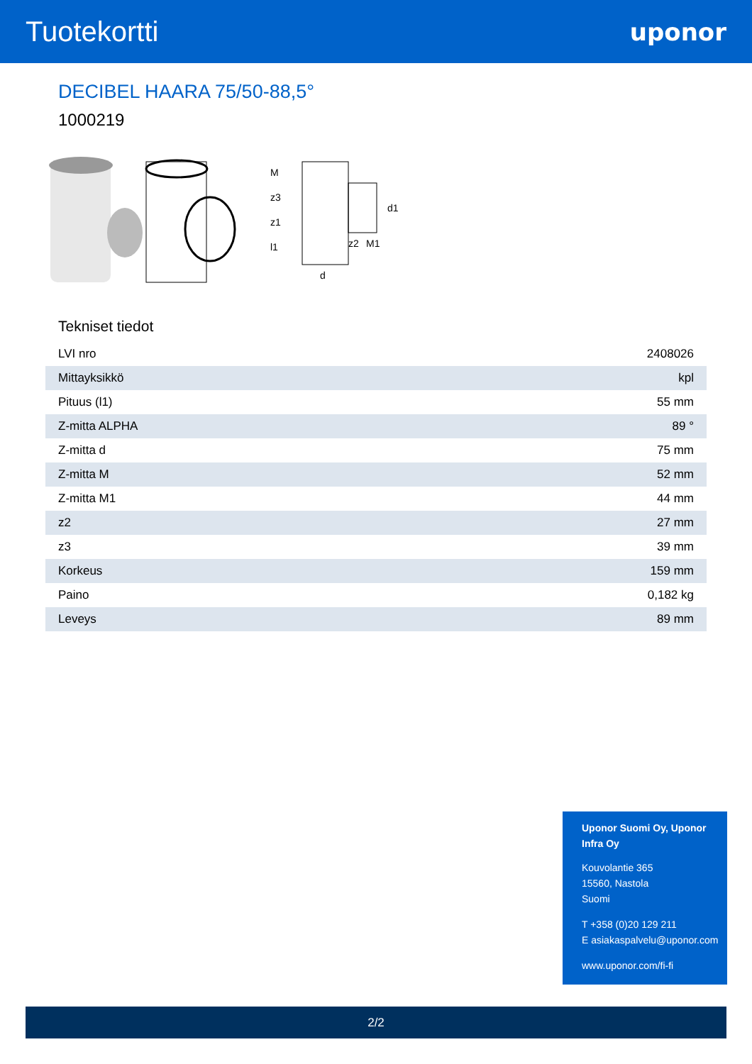Tuotekortti
uponor
DECIBEL HAARA 75/50-88,5°
1000219
d
z2
M1
M
z3
z1
l1
d1
Tekniset tiedot
| LVI nro | 2408026 |
| Mittayksikkö | kpl |
| Pituus (l1) | 55 mm |
| Z-mitta ALPHA | 89 ° |
| Z-mitta d | 75 mm |
| Z-mitta M | 52 mm |
| Z-mitta M1 | 44 mm |
| z2 | 27 mm |
| z3 | 39 mm |
| Korkeus | 159 mm |
| Paino | 0,182 kg |
| Leveys | 89 mm |
Uponor Suomi Oy, Uponor Infra Oy
Kouvolantie 365
15560, Nastola
Suomi
T +358 (0)20 129 211
E asiakaspalvelu@uponor.com
www.uponor.com/fi-fi
2/2